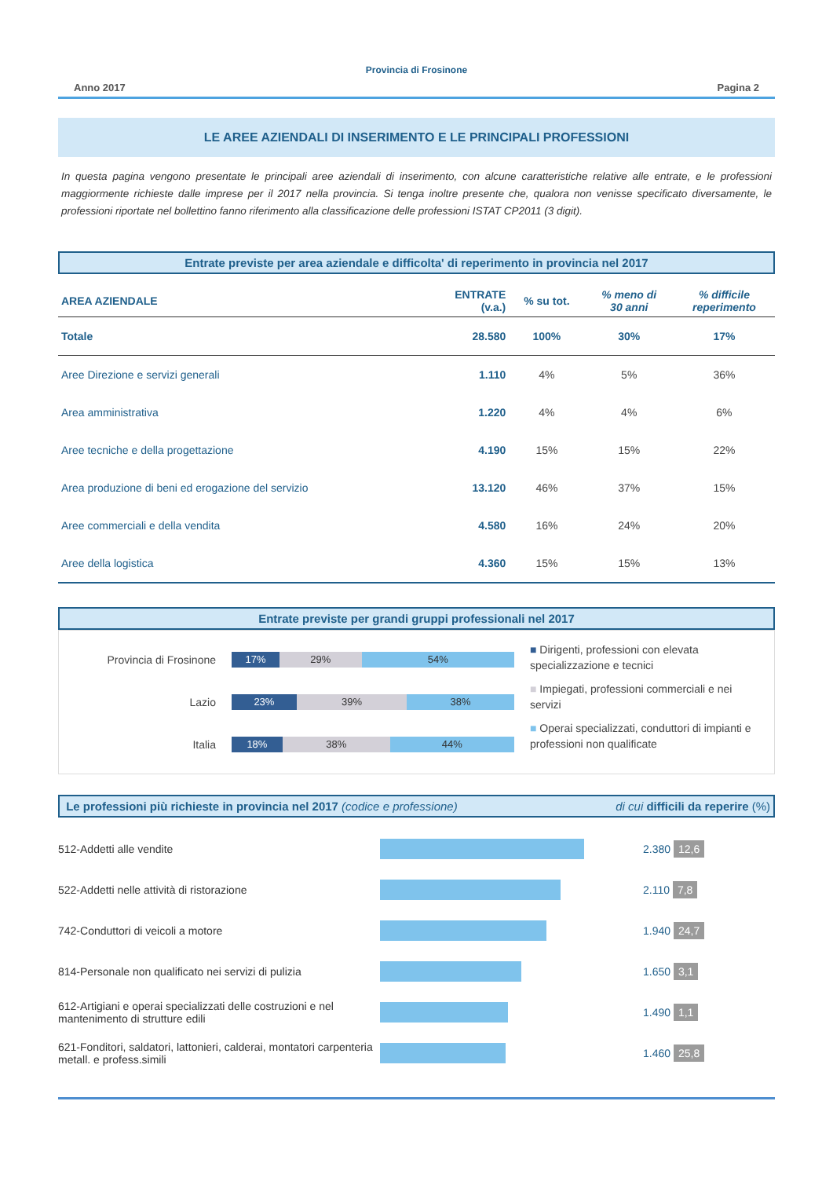Provincia di Frosinone
Anno 2017 Pagina 2
LE AREE AZIENDALI DI INSERIMENTO E LE PRINCIPALI PROFESSIONI
In questa pagina vengono presentate le principali aree aziendali di inserimento, con alcune caratteristiche relative alle entrate, e le professioni maggiormente richieste dalle imprese per il 2017 nella provincia. Si tenga inoltre presente che, qualora non venisse specificato diversamente, le professioni riportate nel bollettino fanno riferimento alla classificazione delle professioni ISTAT CP2011 (3 digit).
Entrate previste per area aziendale e difficolta' di reperimento in provincia nel 2017
| AREA AZIENDALE | ENTRATE (v.a.) | % su tot. | % meno di 30 anni | % difficile reperimento |
| --- | --- | --- | --- | --- |
| Totale | 28.580 | 100% | 30% | 17% |
| Aree Direzione e servizi generali | 1.110 | 4% | 5% | 36% |
| Area amministrativa | 1.220 | 4% | 4% | 6% |
| Aree tecniche e della progettazione | 4.190 | 15% | 15% | 22% |
| Area produzione di beni ed erogazione del servizio | 13.120 | 46% | 37% | 15% |
| Aree commerciali e della vendita | 4.580 | 16% | 24% | 20% |
| Aree della logistica | 4.360 | 15% | 15% | 13% |
Entrate previste per grandi gruppi professionali nel 2017
Provincia di Frosinone
17% 29% 54%
Lazio
23% 39% 38%
Italia
18% 38% 44%
■ Dirigenti, professioni con elevata specializzazione e tecnici
■ Impiegati, professioni commerciali e nei servizi
■ Operai specializzati, conduttori di impianti e professioni non qualificate
Le professioni più richieste in provincia nel 2017 (codice e professione) di cui difficili da reperire (%)
512-Addetti alle vendite 2.380 12,6
522-Addetti nelle attività di ristorazione 2.110 7,8
742-Conduttori di veicoli a motore 1.940 24,7
814-Personale non qualificato nei servizi di pulizia
1.650 3,1
612-Artigiani e operai specializzati delle costruzioni e nel mantenimento di strutture edili
1.490 1,1
621-Fonditori, saldatori, lattonieri, calderai, montatori carpenteria metall. e profess.simili
1.460 25,8